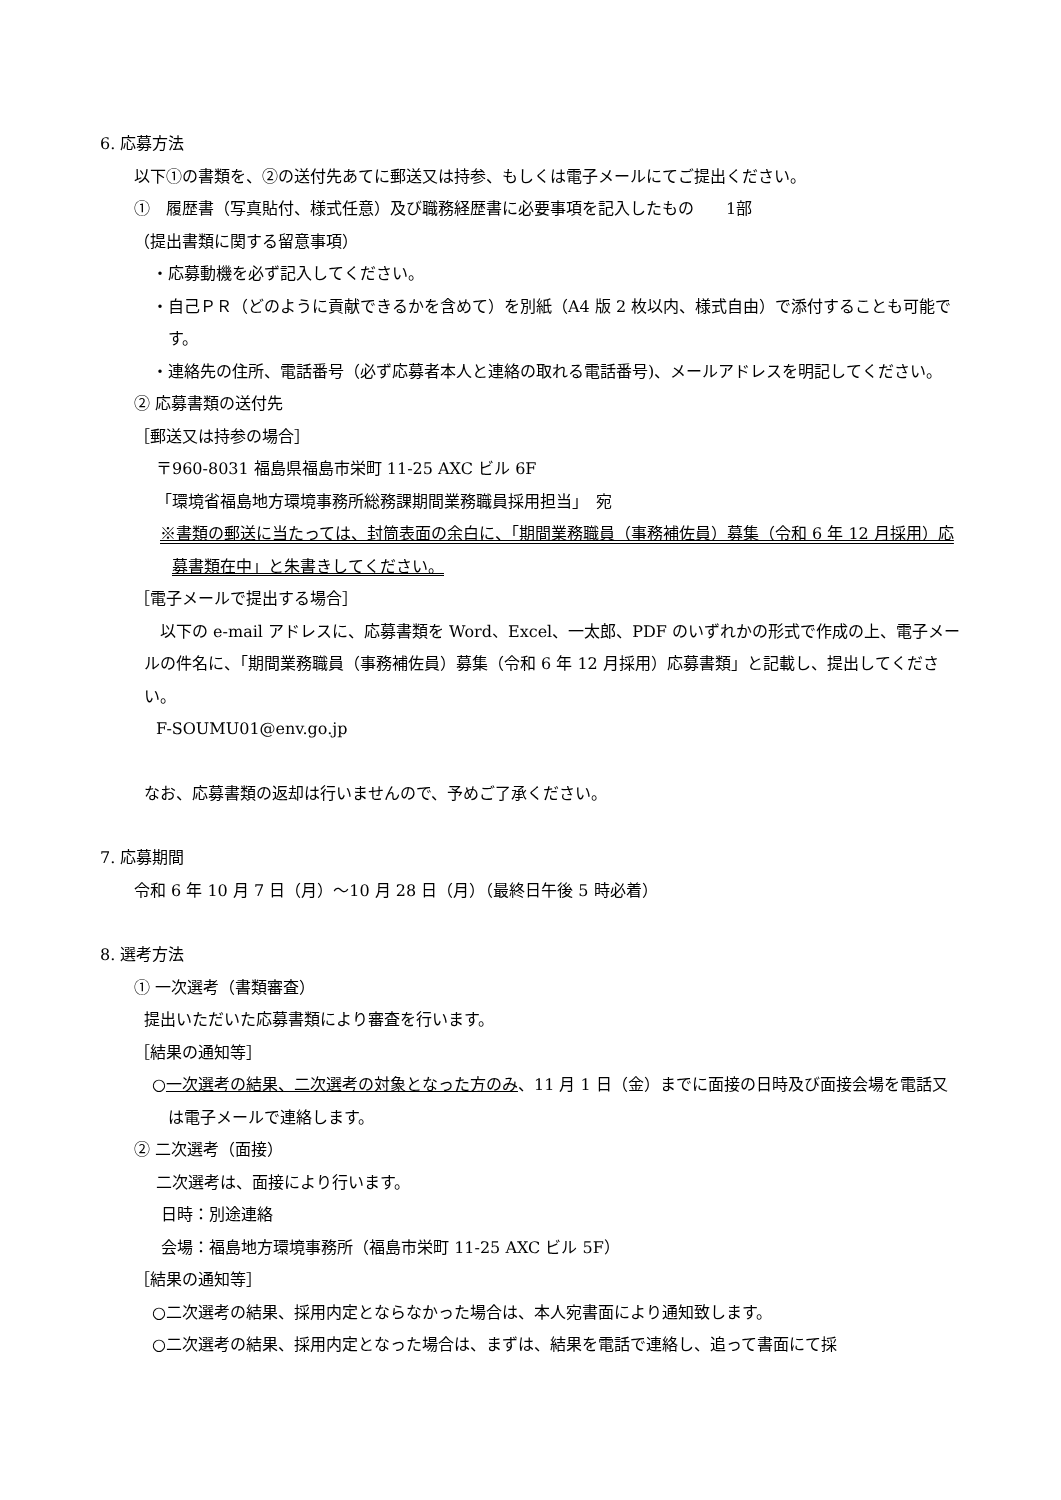6. 応募方法
以下①の書類を、②の送付先あてに郵送又は持参、もしくは電子メールにてご提出ください。
①　履歴書（写真貼付、様式任意）及び職務経歴書に必要事項を記入したもの　　1部
（提出書類に関する留意事項）
・応募動機を必ず記入してください。
・自己ＰＲ（どのように貢献できるかを含めて）を別紙（A4 版 2 枚以内、様式自由）で添付することも可能です。
・連絡先の住所、電話番号（必ず応募者本人と連絡の取れる電話番号)、メールアドレスを明記してください。
② 応募書類の送付先
［郵送又は持参の場合］
〒960-8031 福島県福島市栄町 11-25 AXC ビル 6F
「環境省福島地方環境事務所総務課期間業務職員採用担当」　宛
※書類の郵送に当たっては、封筒表面の余白に、「期間業務職員（事務補佐員）募集（令和 6 年 12 月採用）応募書類在中」と朱書きしてください。
［電子メールで提出する場合］
　以下の e-mail アドレスに、応募書類を Word、Excel、一太郎、PDF のいずれかの形式で作成の上、電子メールの件名に、「期間業務職員（事務補佐員）募集（令和 6 年 12 月採用）応募書類」と記載し、提出してください。
F-SOUMU01@env.go.jp
なお、応募書類の返却は行いませんので、予めご了承ください。
7. 応募期間
令和 6 年 10 月 7 日（月）～10 月 28 日（月）（最終日午後 5 時必着）
8. 選考方法
① 一次選考（書類審査）
提出いただいた応募書類により審査を行います。
［結果の通知等］
○一次選考の結果、二次選考の対象となった方のみ、11 月 1 日（金）までに面接の日時及び面接会場を電話又は電子メールで連絡します。
② 二次選考（面接）
二次選考は、面接により行います。
日時：別途連絡
会場：福島地方環境事務所（福島市栄町 11-25 AXC ビル 5F）
［結果の通知等］
○二次選考の結果、採用内定とならなかった場合は、本人宛書面により通知致します。
○二次選考の結果、採用内定となった場合は、まずは、結果を電話で連絡し、追って書面にて採